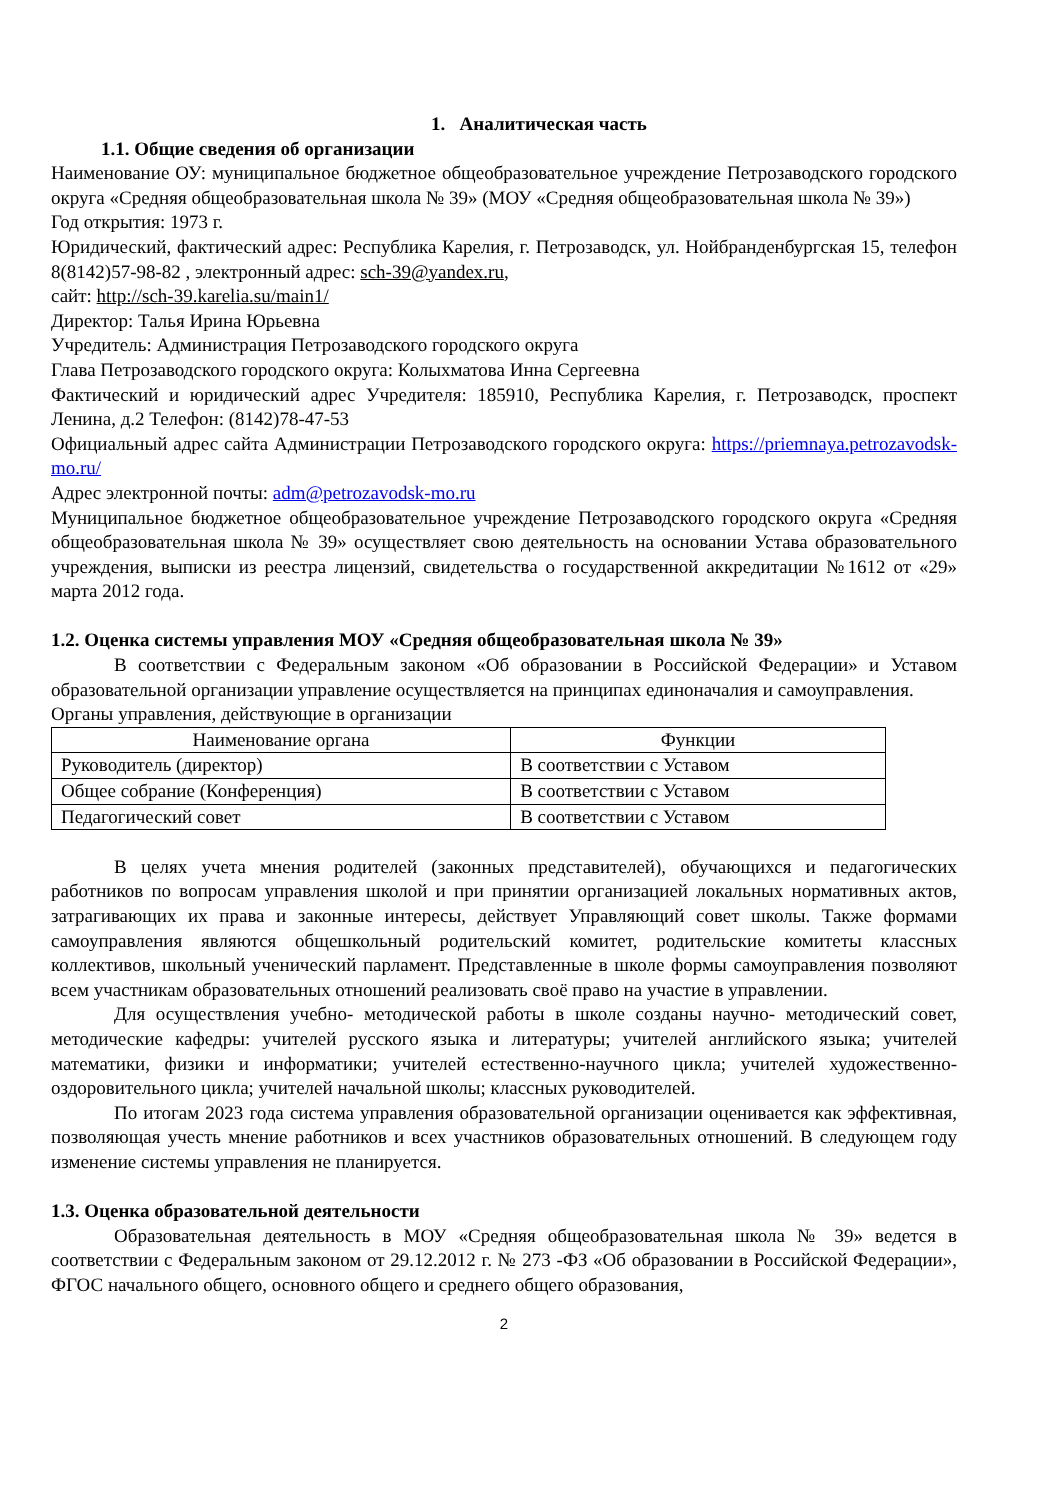1. Аналитическая часть
1.1. Общие сведения об организации
Наименование ОУ: муниципальное бюджетное общеобразовательное учреждение Петрозаводского городского округа «Средняя общеобразовательная школа № 39» (МОУ «Средняя общеобразовательная школа № 39»)
Год открытия: 1973 г.
Юридический, фактический адрес: Республика Карелия, г. Петрозаводск, ул. Нойбранденбургская 15, телефон 8(8142)57-98-82 , электронный адрес: sch-39@yandex.ru,
сайт: http://sch-39.karelia.su/main1/
Директор: Талья Ирина Юрьевна
Учредитель: Администрация Петрозаводского городского округа
Глава Петрозаводского городского округа: Колыхматова Инна Сергеевна
Фактический и юридический адрес Учредителя: 185910, Республика Карелия, г. Петрозаводск, проспект Ленина, д.2 Телефон: (8142)78-47-53
Официальный адрес сайта Администрации Петрозаводского городского округа: https://priemnaya.petrozavodsk-mo.ru/
Адрес электронной почты: adm@petrozavodsk-mo.ru
Муниципальное бюджетное общеобразовательное учреждение Петрозаводского городского округа «Средняя общеобразовательная школа № 39» осуществляет свою деятельность на основании Устава образовательного учреждения, выписки из реестра лицензий, свидетельства о государственной аккредитации №1612 от «29» марта 2012 года.
1.2. Оценка системы управления МОУ «Средняя общеобразовательная школа № 39»
В соответствии с Федеральным законом «Об образовании в Российской Федерации» и Уставом образовательной организации управление осуществляется на принципах единоначалия и самоуправления.
Органы управления, действующие в организации
| Наименование органа | Функции |
| --- | --- |
| Руководитель (директор) | В соответствии с Уставом |
| Общее собрание (Конференция) | В соответствии с Уставом |
| Педагогический совет | В соответствии с Уставом |
В целях учета мнения родителей (законных представителей), обучающихся и педагогических работников по вопросам управления школой и при принятии организацией локальных нормативных актов, затрагивающих их права и законные интересы, действует Управляющий совет школы. Также формами самоуправления являются общешкольный родительский комитет, родительские комитеты классных коллективов, школьный ученический парламент. Представленные в школе формы самоуправления позволяют всем участникам образовательных отношений реализовать своё право на участие в управлении.
Для осуществления учебно- методической работы в школе созданы научно- методический совет, методические кафедры: учителей русского языка и литературы; учителей английского языка; учителей математики, физики и информатики; учителей естественно-научного цикла; учителей художественно-оздоровительного цикла; учителей начальной школы; классных руководителей.
По итогам 2023 года система управления образовательной организации оценивается как эффективная, позволяющая учесть мнение работников и всех участников образовательных отношений. В следующем году изменение системы управления не планируется.
1.3. Оценка образовательной деятельности
Образовательная деятельность в МОУ «Средняя общеобразовательная школа № 39» ведется в соответствии с Федеральным законом от 29.12.2012 г. № 273 -ФЗ «Об образовании в Российской Федерации», ФГОС начального общего, основного общего и среднего общего образования,
2